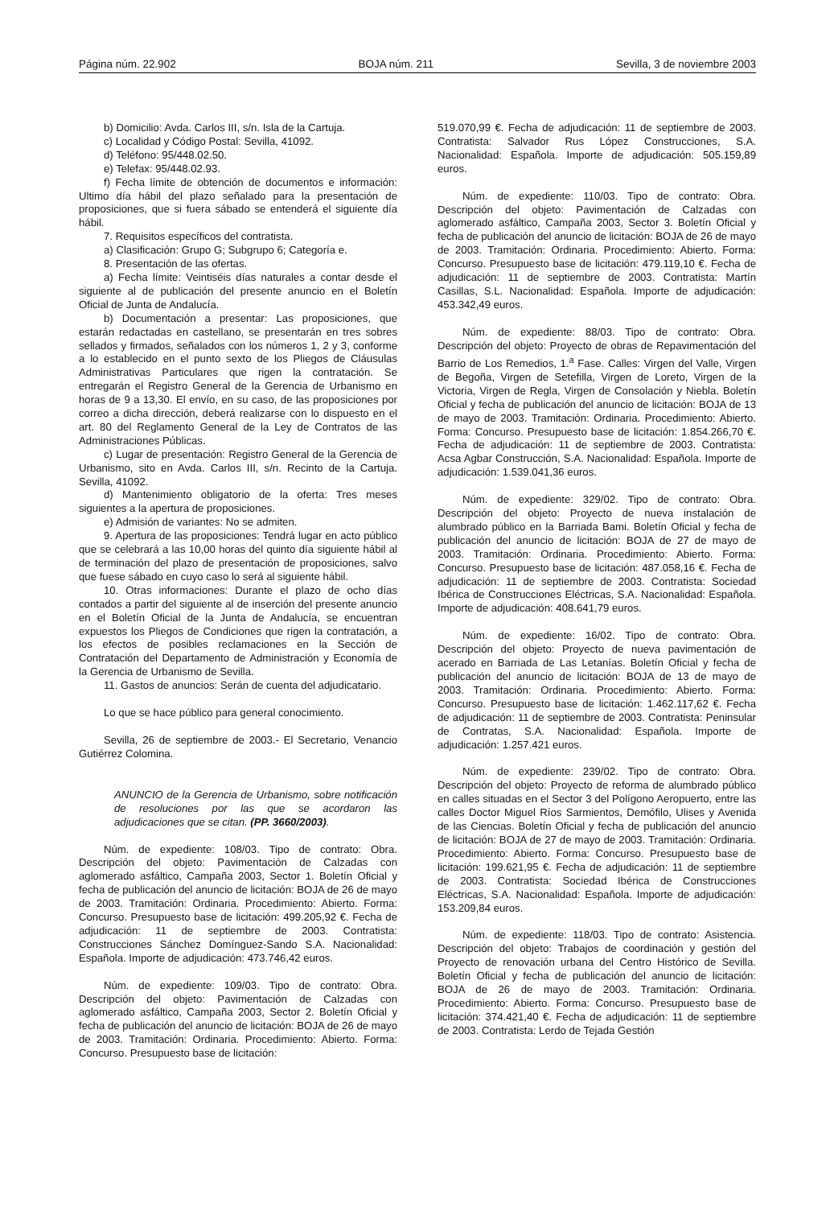Página núm. 22.902 BOJA núm. 211 Sevilla, 3 de noviembre 2003
b) Domicilio: Avda. Carlos III, s/n. Isla de la Cartuja.
c) Localidad y Código Postal: Sevilla, 41092.
d) Teléfono: 95/448.02.50.
e) Telefax: 95/448.02.93.
f) Fecha límite de obtención de documentos e información: Ultimo día hábil del plazo señalado para la presentación de proposiciones, que si fuera sábado se entenderá el siguiente día hábil.
7. Requisitos específicos del contratista.
a) Clasificación: Grupo G; Subgrupo 6; Categoría e.
8. Presentación de las ofertas.
a) Fecha límite: Veintiséis días naturales a contar desde el siguiente al de publicación del presente anuncio en el Boletín Oficial de Junta de Andalucía.
b) Documentación a presentar: Las proposiciones, que estarán redactadas en castellano, se presentarán en tres sobres sellados y firmados, señalados con los números 1, 2 y 3, conforme a lo establecido en el punto sexto de los Pliegos de Cláusulas Administrativas Particulares que rigen la contratación. Se entregarán el Registro General de la Gerencia de Urbanismo en horas de 9 a 13,30. El envío, en su caso, de las proposiciones por correo a dicha dirección, deberá realizarse con lo dispuesto en el art. 80 del Reglamento General de la Ley de Contratos de las Administraciones Públicas.
c) Lugar de presentación: Registro General de la Gerencia de Urbanismo, sito en Avda. Carlos III, s/n. Recinto de la Cartuja. Sevilla, 41092.
d) Mantenimiento obligatorio de la oferta: Tres meses siguientes a la apertura de proposiciones.
e) Admisión de variantes: No se admiten.
9. Apertura de las proposiciones: Tendrá lugar en acto público que se celebrará a las 10,00 horas del quinto día siguiente hábil al de terminación del plazo de presentación de proposiciones, salvo que fuese sábado en cuyo caso lo será al siguiente hábil.
10. Otras informaciones: Durante el plazo de ocho días contados a partir del siguiente al de inserción del presente anuncio en el Boletín Oficial de la Junta de Andalucía, se encuentran expuestos los Pliegos de Condiciones que rigen la contratación, a los efectos de posibles reclamaciones en la Sección de Contratación del Departamento de Administración y Economía de la Gerencia de Urbanismo de Sevilla.
11. Gastos de anuncios: Serán de cuenta del adjudicatario.
Lo que se hace público para general conocimiento.
Sevilla, 26 de septiembre de 2003.- El Secretario, Venancio Gutiérrez Colomina.
ANUNCIO de la Gerencia de Urbanismo, sobre notificación de resoluciones por las que se acordaron las adjudicaciones que se citan. (PP. 3660/2003).
Núm. de expediente: 108/03. Tipo de contrato: Obra. Descripción del objeto: Pavimentación de Calzadas con aglomerado asfáltico, Campaña 2003, Sector 1. Boletín Oficial y fecha de publicación del anuncio de licitación: BOJA de 26 de mayo de 2003. Tramitación: Ordinaria. Procedimiento: Abierto. Forma: Concurso. Presupuesto base de licitación: 499.205,92 €. Fecha de adjudicación: 11 de septiembre de 2003. Contratista: Construcciones Sánchez Domínguez-Sando S.A. Nacionalidad: Española. Importe de adjudicación: 473.746,42 euros.
Núm. de expediente: 109/03. Tipo de contrato: Obra. Descripción del objeto: Pavimentación de Calzadas con aglomerado asfáltico, Campaña 2003, Sector 2. Boletín Oficial y fecha de publicación del anuncio de licitación: BOJA de 26 de mayo de 2003. Tramitación: Ordinaria. Procedimiento: Abierto. Forma: Concurso. Presupuesto base de licitación:
519.070,99 €. Fecha de adjudicación: 11 de septiembre de 2003. Contratista: Salvador Rus López Construcciones, S.A. Nacionalidad: Española. Importe de adjudicación: 505.159,89 euros.
Núm. de expediente: 110/03. Tipo de contrato: Obra. Descripción del objeto: Pavimentación de Calzadas con aglomerado asfáltico, Campaña 2003, Sector 3. Boletín Oficial y fecha de publicación del anuncio de licitación: BOJA de 26 de mayo de 2003. Tramitación: Ordinaria. Procedimiento: Abierto. Forma: Concurso. Presupuesto base de licitación: 479.119,10 €. Fecha de adjudicación: 11 de septiembre de 2003. Contratista: Martín Casillas, S.L. Nacionalidad: Española. Importe de adjudicación: 453.342,49 euros.
Núm. de expediente: 88/03. Tipo de contrato: Obra. Descripción del objeto: Proyecto de obras de Repavimentación del Barrio de Los Remedios, 1.<sup>a</sup> Fase. Calles: Virgen del Valle, Virgen de Begoña, Virgen de Setefilla, Virgen de Loreto, Virgen de la Victoria, Virgen de Regla, Virgen de Consolación y Niebla. Boletín Oficial y fecha de publicación del anuncio de licitación: BOJA de 13 de mayo de 2003. Tramitación: Ordinaria. Procedimiento: Abierto. Forma: Concurso. Presupuesto base de licitación: 1.854.266,70 €. Fecha de adjudicación: 11 de septiembre de 2003. Contratista: Acsa Agbar Construcción, S.A. Nacionalidad: Española. Importe de adjudicación: 1.539.041,36 euros.
Núm. de expediente: 329/02. Tipo de contrato: Obra. Descripción del objeto: Proyecto de nueva instalación de alumbrado público en la Barriada Bami. Boletín Oficial y fecha de publicación del anuncio de licitación: BOJA de 27 de mayo de 2003. Tramitación: Ordinaria. Procedimiento: Abierto. Forma: Concurso. Presupuesto base de licitación: 487.058,16 €. Fecha de adjudicación: 11 de septiembre de 2003. Contratista: Sociedad Ibérica de Construcciones Eléctricas, S.A. Nacionalidad: Española. Importe de adjudicación: 408.641,79 euros.
Núm. de expediente: 16/02. Tipo de contrato: Obra. Descripción del objeto: Proyecto de nueva pavimentación de acerado en Barriada de Las Letanías. Boletín Oficial y fecha de publicación del anuncio de licitación: BOJA de 13 de mayo de 2003. Tramitación: Ordinaria. Procedimiento: Abierto. Forma: Concurso. Presupuesto base de licitación: 1.462.117,62 €. Fecha de adjudicación: 11 de septiembre de 2003. Contratista: Peninsular de Contratas, S.A. Nacionalidad: Española. Importe de adjudicación: 1.257.421 euros.
Núm. de expediente: 239/02. Tipo de contrato: Obra. Descripción del objeto: Proyecto de reforma de alumbrado público en calles situadas en el Sector 3 del Polígono Aeropuerto, entre las calles Doctor Miguel Ríos Sarmientos, Demófilo, Ulises y Avenida de las Ciencias. Boletín Oficial y fecha de publicación del anuncio de licitación: BOJA de 27 de mayo de 2003. Tramitación: Ordinaria. Procedimiento: Abierto. Forma: Concurso. Presupuesto base de licitación: 199.621,95 €. Fecha de adjudicación: 11 de septiembre de 2003. Contratista: Sociedad Ibérica de Construcciones Eléctricas, S.A. Nacionalidad: Española. Importe de adjudicación: 153.209,84 euros.
Núm. de expediente: 118/03. Tipo de contrato: Asistencia. Descripción del objeto: Trabajos de coordinación y gestión del Proyecto de renovación urbana del Centro Histórico de Sevilla. Boletín Oficial y fecha de publicación del anuncio de licitación: BOJA de 26 de mayo de 2003. Tramitación: Ordinaria. Procedimiento: Abierto. Forma: Concurso. Presupuesto base de licitación: 374.421,40 €. Fecha de adjudicación: 11 de septiembre de 2003. Contratista: Lerdo de Tejada Gestión